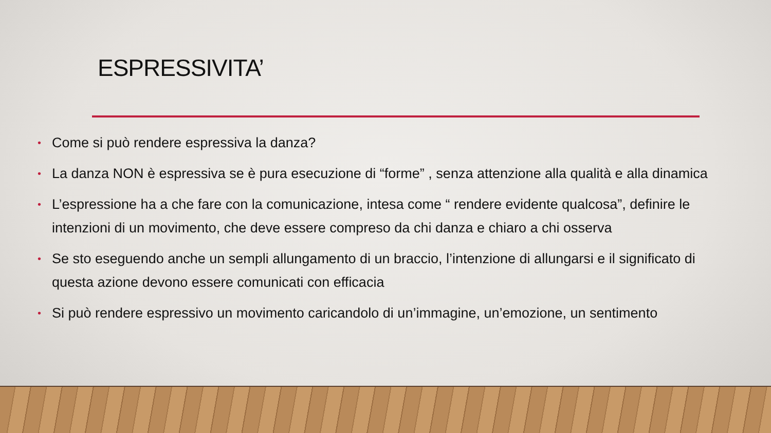ESPRESSIVITA’
• Come si può rendere espressiva la danza?
• La danza NON è espressiva se è pura esecuzione di “forme” , senza attenzione alla qualità e alla dinamica
• L’espressione ha a che fare con la comunicazione, intesa come “ rendere evidente qualcosa”, definire le intenzioni di un movimento, che deve essere compreso da chi danza e chiaro a chi osserva
• Se sto eseguendo anche un sempli allungamento di un braccio, l’intenzione di allungarsi e il significato di questa azione devono essere comunicati con efficacia
• Si può rendere espressivo un movimento caricandolo di un’immagine, un’emozione, un sentimento